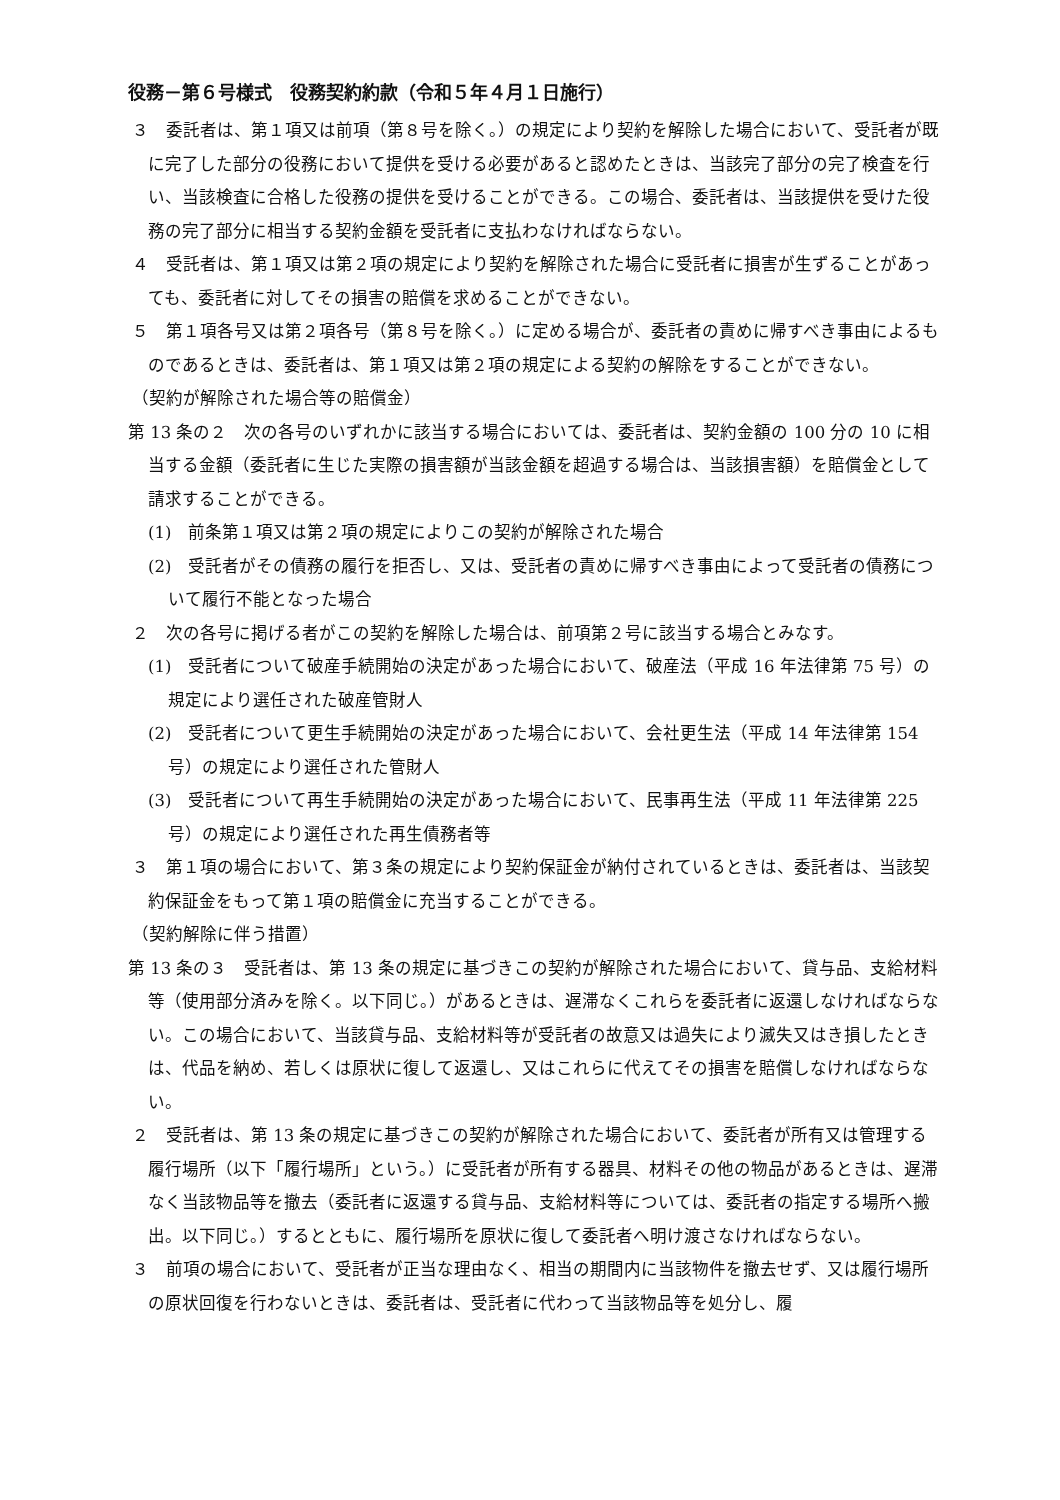役務－第６号様式　役務契約約款（令和５年４月１日施行）
３　委託者は、第１項又は前項（第８号を除く。）の規定により契約を解除した場合において、受託者が既に完了した部分の役務において提供を受ける必要があると認めたときは、当該完了部分の完了検査を行い、当該検査に合格した役務の提供を受けることができる。この場合、委託者は、当該提供を受けた役務の完了部分に相当する契約金額を受託者に支払わなければならない。
４　受託者は、第１項又は第２項の規定により契約を解除された場合に受託者に損害が生ずることがあっても、委託者に対してその損害の賠償を求めることができない。
５　第１項各号又は第２項各号（第８号を除く。）に定める場合が、委託者の責めに帰すべき事由によるものであるときは、委託者は、第１項又は第２項の規定による契約の解除をすることができない。
（契約が解除された場合等の賠償金）
第 13 条の２　次の各号のいずれかに該当する場合においては、委託者は、契約金額の 100 分の 10 に相当する金額（委託者に生じた実際の損害額が当該金額を超過する場合は、当該損害額）を賠償金として請求することができる。
(1)　前条第１項又は第２項の規定によりこの契約が解除された場合
(2)　受託者がその債務の履行を拒否し、又は、受託者の責めに帰すべき事由によって受託者の債務について履行不能となった場合
２　次の各号に掲げる者がこの契約を解除した場合は、前項第２号に該当する場合とみなす。
(1)　受託者について破産手続開始の決定があった場合において、破産法（平成 16 年法律第 75 号）の規定により選任された破産管財人
(2)　受託者について更生手続開始の決定があった場合において、会社更生法（平成 14 年法律第 154 号）の規定により選任された管財人
(3)　受託者について再生手続開始の決定があった場合において、民事再生法（平成 11 年法律第 225 号）の規定により選任された再生債務者等
３　第１項の場合において、第３条の規定により契約保証金が納付されているときは、委託者は、当該契約保証金をもって第１項の賠償金に充当することができる。
（契約解除に伴う措置）
第 13 条の３　受託者は、第 13 条の規定に基づきこの契約が解除された場合において、貸与品、支給材料等（使用部分済みを除く。以下同じ。）があるときは、遅滞なくこれらを委託者に返還しなければならない。この場合において、当該貸与品、支給材料等が受託者の故意又は過失により滅失又はき損したときは、代品を納め、若しくは原状に復して返還し、又はこれらに代えてその損害を賠償しなければならない。
２　受託者は、第 13 条の規定に基づきこの契約が解除された場合において、委託者が所有又は管理する履行場所（以下「履行場所」という。）に受託者が所有する器具、材料その他の物品があるときは、遅滞なく当該物品等を撤去（委託者に返還する貸与品、支給材料等については、委託者の指定する場所へ搬出。以下同じ。）するとともに、履行場所を原状に復して委託者へ明け渡さなければならない。
３　前項の場合において、受託者が正当な理由なく、相当の期間内に当該物件を撤去せず、又は履行場所の原状回復を行わないときは、委託者は、受託者に代わって当該物品等を処分し、履